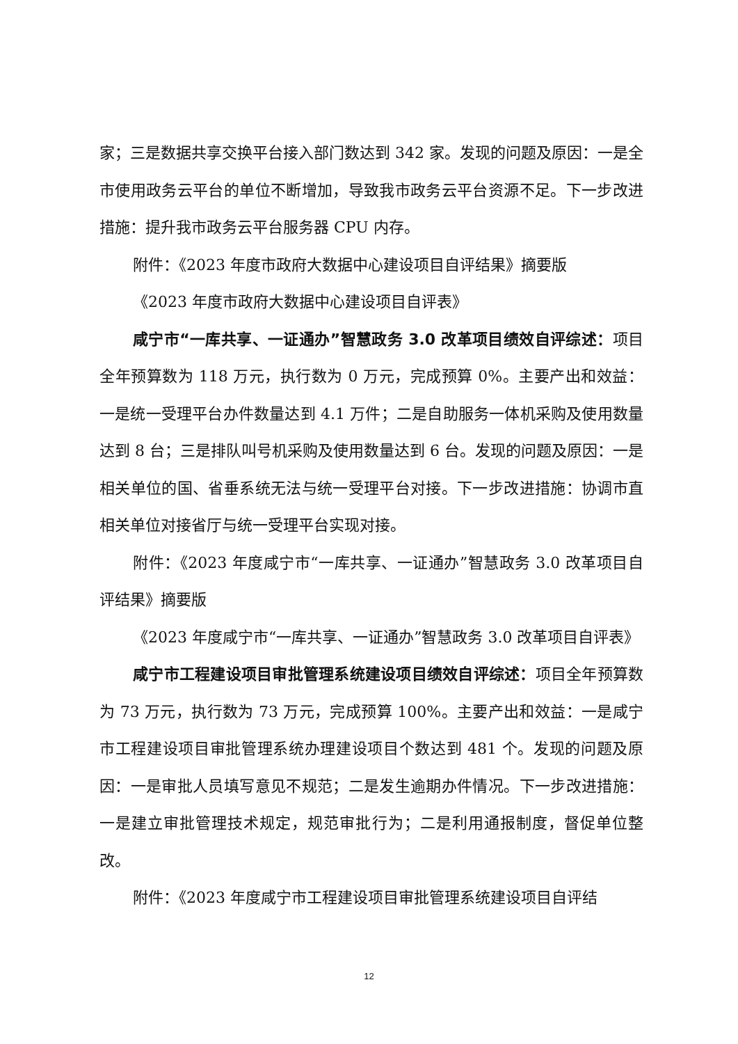家；三是数据共享交换平台接入部门数达到 342 家。发现的问题及原因：一是全市使用政务云平台的单位不断增加，导致我市政务云平台资源不足。下一步改进措施：提升我市政务云平台服务器 CPU 内存。
附件：《2023 年度市政府大数据中心建设项目自评结果》摘要版
《2023 年度市政府大数据中心建设项目自评表》
咸宁市“一库共享、一证通办”智慧政务 3.0 改革项目绩效自评综述：项目全年预算数为 118 万元，执行数为 0 万元，完成预算 0%。主要产出和效益：一是统一受理平台办件数量达到 4.1 万件；二是自助服务一体机采购及使用数量达到 8 台；三是排队叫号机采购及使用数量达到 6 台。发现的问题及原因：一是相关单位的国、省垂系统无法与统一受理平台对接。下一步改进措施：协调市直相关单位对接省厅与统一受理平台实现对接。
附件：《2023 年度咸宁市“一库共享、一证通办”智慧政务 3.0 改革项目自评结果》摘要版
《2023 年度咸宁市“一库共享、一证通办”智慧政务 3.0 改革项目自评表》
咸宁市工程建设项目审批管理系统建设项目绩效自评综述：项目全年预算数为 73 万元，执行数为 73 万元，完成预算 100%。主要产出和效益：一是咸宁市工程建设项目审批管理系统办理建设项目个数达到 481 个。发现的问题及原因：一是审批人员填写意见不规范；二是发生逾期办件情况。下一步改进措施：一是建立审批管理技术规定，规范审批行为；二是利用通报制度，督促单位整改。
附件：《2023 年度咸宁市工程建设项目审批管理系统建设项目自评结
12